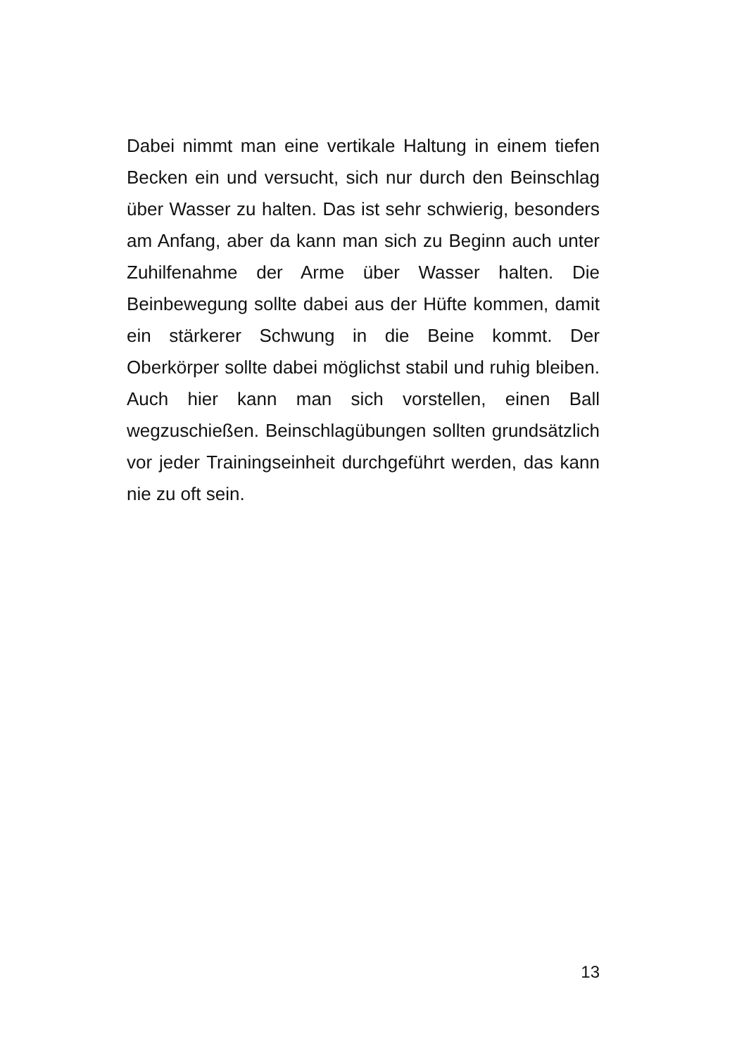Dabei nimmt man eine vertikale Haltung in einem tiefen Becken ein und versucht, sich nur durch den Beinschlag über Wasser zu halten. Das ist sehr schwierig, besonders am Anfang, aber da kann man sich zu Beginn auch unter Zuhilfenahme der Arme über Wasser halten. Die Beinbewegung sollte dabei aus der Hüfte kommen, damit ein stärkerer Schwung in die Beine kommt. Der Oberkörper sollte dabei möglichst stabil und ruhig bleiben. Auch hier kann man sich vorstellen, einen Ball wegzuschießen. Beinschlagübungen sollten grundsätzlich vor jeder Trainingseinheit durchgeführt werden, das kann nie zu oft sein.
13